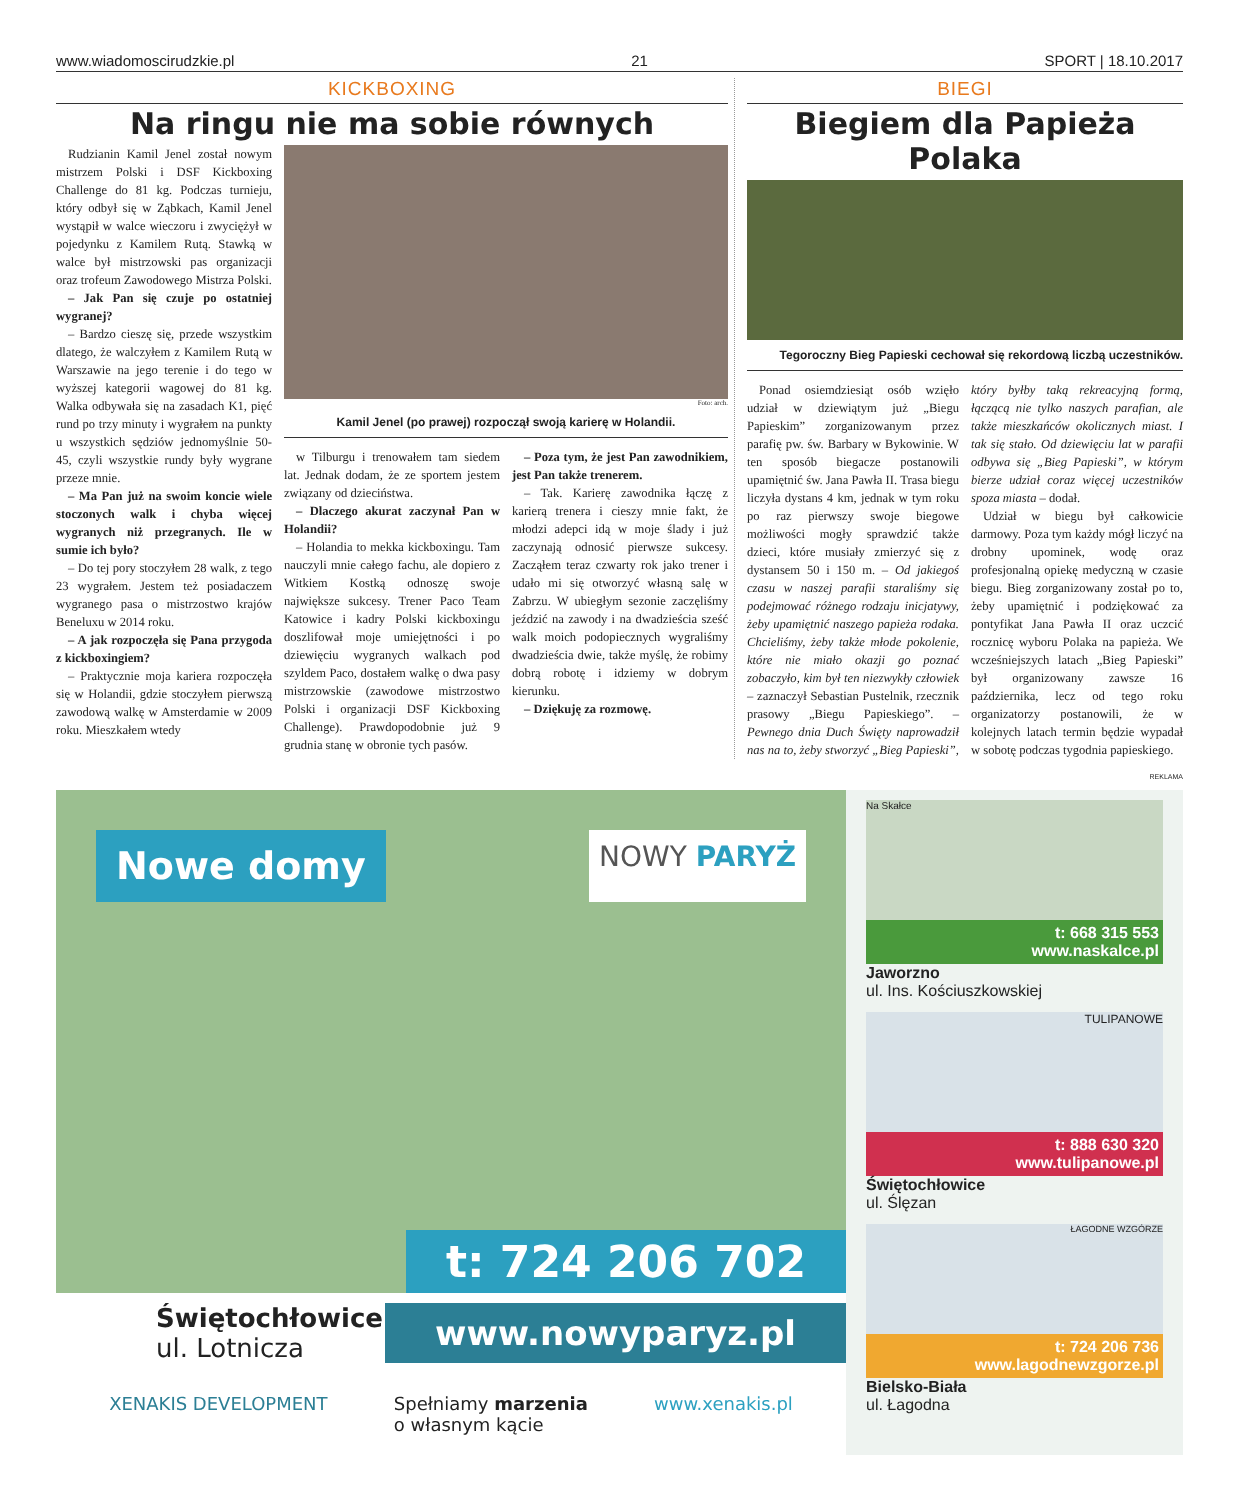www.wiadomoscirudzkie.pl 21 SPORT | 18.10.2017
KICKBOXING
Na ringu nie ma sobie równych
Rudzianin Kamil Jenel został nowym mistrzem Polski i DSF Kickboxing Challenge do 81 kg. Podczas turnieju, który odbył się w Ząbkach, Kamil Jenel wystąpił w walce wieczoru i zwyciężył w pojedynku z Kamilem Rutą. Stawką w walce był mistrzowski pas organizacji oraz trofeum Zawodowego Mistrza Polski.
– Jak Pan się czuje po ostatniej wygranej?
– Bardzo cieszę się, przede wszystkim dlatego, że walczyłem z Kamilem Rutą w Warszawie na jego terenie i do tego w wyższej kategorii wagowej do 81 kg. Walka odbywała się na zasadach K1, pięć rund po trzy minuty i wygrałem na punkty u wszystkich sędziów jednomyślnie 50-45, czyli wszystkie rundy były wygrane przeze mnie.
– Ma Pan już na swoim koncie wiele stoczonych walk i chyba więcej wygranych niż przegranych. Ile w sumie ich było?
– Do tej pory stoczyłem 28 walk, z tego 23 wygrałem. Jestem też posiadaczem wygranego pasa o mistrzostwo krajów Beneluxu w 2014 roku.
– A jak rozpoczęła się Pana przygoda z kickboxingiem?
– Praktycznie moja kariera rozpoczęła się w Holandii, gdzie stoczyłem pierwszą zawodową walkę w Amsterdamie w 2009 roku. Mieszkałem wtedy
Foto: arch.
Kamil Jenel (po prawej) rozpoczął swoją karierę w Holandii.
w Tilburgu i trenowałem tam siedem lat. Jednak dodam, że ze sportem jestem związany od dzieciństwa.
– Dlaczego akurat zaczynał Pan w Holandii?
– Holandia to mekka kickboxingu. Tam nauczyli mnie całego fachu, ale dopiero z Witkiem Kostką odnoszę swoje największe sukcesy. Trener Paco Team Katowice i kadry Polski kickboxingu doszlifował moje umiejętności i po dziewięciu wygranych walkach pod szyldem Paco, dostałem walkę o dwa pasy mistrzowskie (zawodowe mistrzostwo Polski i organizacji DSF Kickboxing Challenge). Prawdopodobnie już 9 grudnia stanę w obronie tych pasów.
– Poza tym, że jest Pan zawodnikiem, jest Pan także trenerem.
– Tak. Karierę zawodnika łączę z karierą trenera i cieszy mnie fakt, że młodzi adepci idą w moje ślady i już zaczynają odnosić pierwsze sukcesy. Zacząłem teraz czwarty rok jako trener i udało mi się otworzyć własną salę w Zabrzu. W ubiegłym sezonie zaczęliśmy jeździć na zawody i na dwadzieścia sześć walk moich podopiecznych wygraliśmy dwadzieścia dwie, także myślę, że robimy dobrą robotę i idziemy w dobrym kierunku.
– Dziękuję za rozmowę.
BIEGI
Biegiem dla Papieża Polaka
Tegoroczny Bieg Papieski cechował się rekordową liczbą uczestników.
Ponad osiemdziesiąt osób wzięło udział w dziewiątym już „Biegu Papieskim” zorganizowanym przez parafię pw. św. Barbary w Bykowinie. W ten sposób biegacze postanowili upamiętnić św. Jana Pawła II. Trasa biegu liczyła dystans 4 km, jednak w tym roku po raz pierwszy swoje biegowe możliwości mogły sprawdzić także dzieci, które musiały zmierzyć się z dystansem 50 i 150 m. – Od jakiegoś czasu w naszej parafii staraliśmy się podejmować różnego rodzaju inicjatywy, żeby upamiętnić naszego papieża rodaka. Chcieliśmy, żeby także młode pokolenie, które nie miało okazji go poznać zobaczyło, kim był ten niezwykły człowiek – zaznaczył Sebastian Pustelnik, rzecznik prasowy „Biegu Papieskiego”. – Pewnego dnia Duch Święty naprowadził nas na to, żeby stworzyć „Bieg Papieski”, który byłby taką rekreacyjną formą, łączącą nie tylko naszych parafian, ale także mieszkańców okolicznych miast. I tak się stało. Od dziewięciu lat w parafii odbywa się „Bieg Papieski”, w którym bierze udział coraz więcej uczestników spoza miasta – dodał.
Udział w biegu był całkowicie darmowy. Poza tym każdy mógł liczyć na drobny upominek, wodę oraz profesjonalną opiekę medyczną w czasie biegu. Bieg zorganizowany został po to, żeby upamiętnić i podziękować za pontyfikat Jana Pawła II oraz uczcić rocznicę wyboru Polaka na papieża. We wcześniejszych latach „Bieg Papieski” był organizowany zawsze 16 października, lecz od tego roku organizatorzy postanowili, że w kolejnych latach termin będzie wypadał w sobotę podczas tygodnia papieskiego.
REKLAMA
Nowe domy
NOWY PARYŻ
t: 724 206 702
Świętochłowice
ul. Lotnicza
www.nowyparyz.pl
XENAKIS DEVELOPMENT Spełniamy marzenia
o własnym kącie www.xenakis.pl
Na Skałce
t: 668 315 553
www.naskalce.pl
Jaworzno
ul. Ins. Kościuszkowskiej
TULIPANOWE
t: 888 630 320
www.tulipanowe.pl
Świętochłowice
ul. Ślęzan
ŁAGODNE WZGÓRZE
t: 724 206 736
www.lagodnewzgorze.pl
Bielsko-Biała
ul. Łagodna